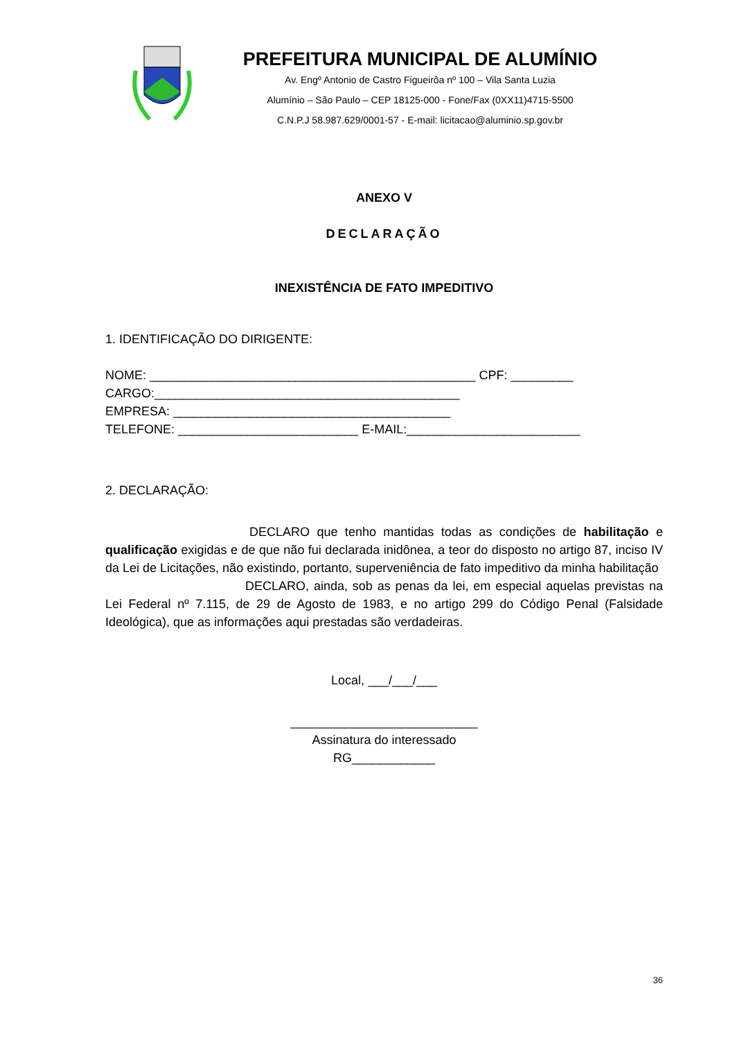PREFEITURA MUNICIPAL DE ALUMÍNIO
Av. Engº Antonio de Castro Figueirôa nº 100 – Vila Santa Luzia
Alumínio – São Paulo – CEP 18125-000 - Fone/Fax (0XX11)4715-5500
C.N.P.J 58.987.629/0001-57 - E-mail: licitacao@aluminio.sp.gov.br
ANEXO V
DECLARAÇÃO
INEXISTÊNCIA DE FATO IMPEDITIVO
1. IDENTIFICAÇÃO DO DIRIGENTE:
NOME: _______________________________________________ CPF: _________
CARGO:____________________________________________
EMPRESA: ________________________________________
TELEFONE: __________________________ E-MAIL:_________________________
2. DECLARAÇÃO:
DECLARO que tenho mantidas todas as condições de habilitação e qualificação exigidas e de que não fui declarada inidônea, a teor do disposto no artigo 87, inciso IV da Lei de Licitações, não existindo, portanto, superveniência de fato impeditivo da minha habilitação
DECLARO, ainda, sob as penas da lei, em especial aquelas previstas na Lei Federal nº 7.115, de 29 de Agosto de 1983, e no artigo 299 do Código Penal (Falsidade Ideológica), que as informações aqui prestadas são verdadeiras.
Local, ___/___/___
___________________________
Assinatura do interessado
RG____________
36